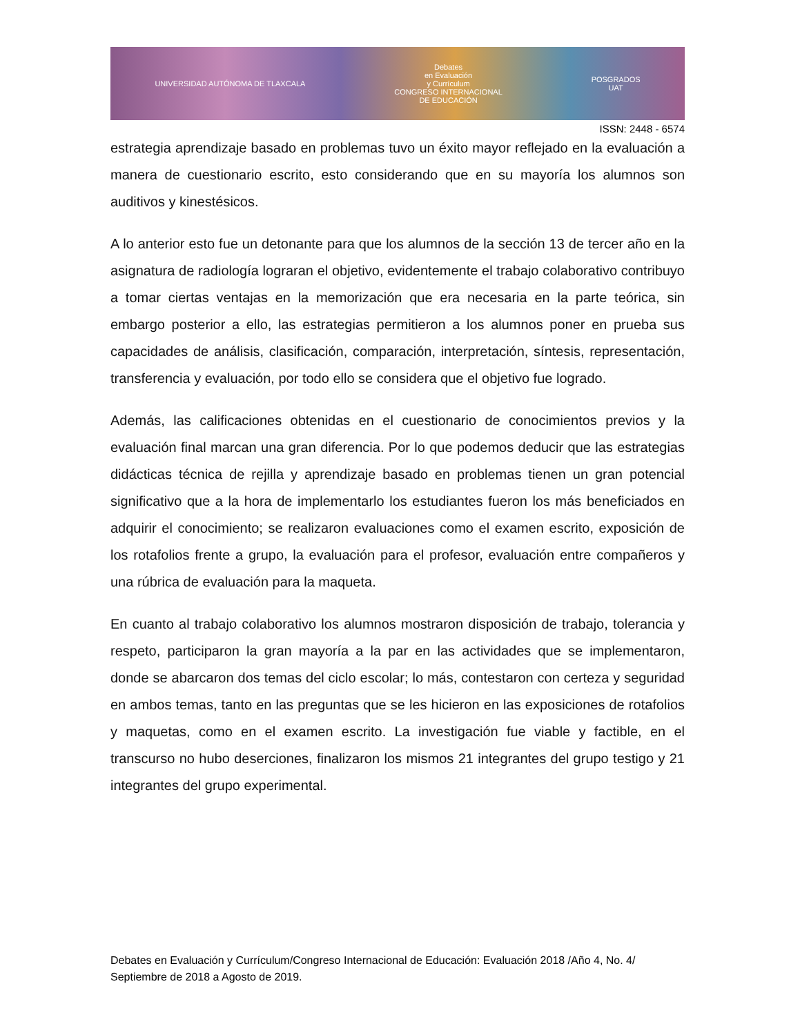UNIVERSIDAD AUTÓNOMA DE TLAXCALA
Debates
en Evaluación
y Currículum
CONGRESO INTERNACIONAL
DE EDUCACIÓN
POSGRADOS
UAT
ISSN: 2448 - 6574
estrategia aprendizaje basado en problemas tuvo un éxito mayor reflejado en la evaluación a manera de cuestionario escrito, esto considerando que en su mayoría los alumnos son auditivos y kinestésicos.
A lo anterior esto fue un detonante para que los alumnos de la sección 13 de tercer año en la asignatura de radiología lograran el objetivo, evidentemente el trabajo colaborativo contribuyo a tomar ciertas ventajas en la memorización que era necesaria en la parte teórica, sin embargo posterior a ello, las estrategias permitieron a los alumnos poner en prueba sus capacidades de análisis, clasificación, comparación, interpretación, síntesis, representación, transferencia y evaluación, por todo ello se considera que el objetivo fue logrado.
Además, las calificaciones obtenidas en el cuestionario de conocimientos previos y la evaluación final marcan una gran diferencia. Por lo que podemos deducir que las estrategias didácticas técnica de rejilla y aprendizaje basado en problemas tienen un gran potencial significativo que a la hora de implementarlo los estudiantes fueron los más beneficiados en adquirir el conocimiento; se realizaron evaluaciones como el examen escrito, exposición de los rotafolios frente a grupo, la evaluación para el profesor, evaluación entre compañeros y una rúbrica de evaluación para la maqueta.
En cuanto al trabajo colaborativo los alumnos mostraron disposición de trabajo, tolerancia y respeto, participaron la gran mayoría a la par en las actividades que se implementaron, donde se abarcaron dos temas del ciclo escolar; lo más, contestaron con certeza y seguridad en ambos temas, tanto en las preguntas que se les hicieron en las exposiciones de rotafolios y maquetas, como en el examen escrito. La investigación fue viable y factible, en el transcurso no hubo deserciones, finalizaron los mismos 21 integrantes del grupo testigo y 21 integrantes del grupo experimental.
Debates en Evaluación y Currículum/Congreso Internacional de Educación: Evaluación 2018 /Año 4, No. 4/ Septiembre de 2018 a Agosto de 2019.